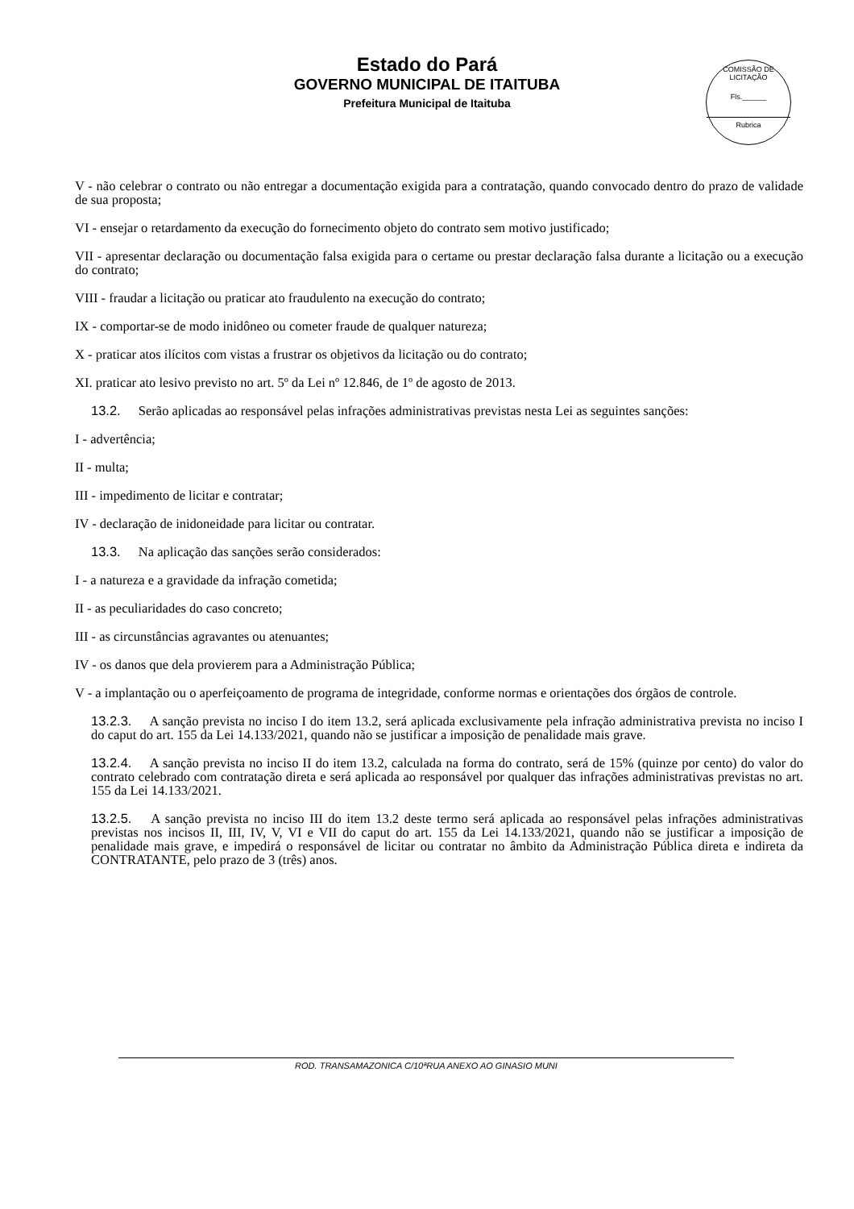Estado do Pará
GOVERNO MUNICIPAL DE ITAITUBA
Prefeitura Municipal de Itaituba
COMISSÃO DE LICITAÇÃO
Fls.______
Rubrica
V - não celebrar o contrato ou não entregar a documentação exigida para a contratação, quando convocado dentro do prazo de validade de sua proposta;
VI - ensejar o retardamento da execução do fornecimento objeto do contrato sem motivo justificado;
VII - apresentar declaração ou documentação falsa exigida para o certame ou prestar declaração falsa durante a licitação ou a execução do contrato;
VIII - fraudar a licitação ou praticar ato fraudulento na execução do contrato;
IX - comportar-se de modo inidôneo ou cometer fraude de qualquer natureza;
X - praticar atos ilícitos com vistas a frustrar os objetivos da licitação ou do contrato;
XI. praticar ato lesivo previsto no art. 5º da Lei nº 12.846, de 1º de agosto de 2013.
13.2. Serão aplicadas ao responsável pelas infrações administrativas previstas nesta Lei as seguintes sanções:
I - advertência;
II - multa;
III - impedimento de licitar e contratar;
IV - declaração de inidoneidade para licitar ou contratar.
13.3. Na aplicação das sanções serão considerados:
I - a natureza e a gravidade da infração cometida;
II - as peculiaridades do caso concreto;
III - as circunstâncias agravantes ou atenuantes;
IV - os danos que dela provierem para a Administração Pública;
V - a implantação ou o aperfeiçoamento de programa de integridade, conforme normas e orientações dos órgãos de controle.
13.2.3. A sanção prevista no inciso I do item 13.2, será aplicada exclusivamente pela infração administrativa prevista no inciso I do caput do art. 155 da Lei 14.133/2021, quando não se justificar a imposição de penalidade mais grave.
13.2.4. A sanção prevista no inciso II do item 13.2, calculada na forma do contrato, será de 15% (quinze por cento) do valor do contrato celebrado com contratação direta e será aplicada ao responsável por qualquer das infrações administrativas previstas no art. 155 da Lei 14.133/2021.
13.2.5. A sanção prevista no inciso III do item 13.2 deste termo será aplicada ao responsável pelas infrações administrativas previstas nos incisos II, III, IV, V, VI e VII do caput do art. 155 da Lei 14.133/2021, quando não se justificar a imposição de penalidade mais grave, e impedirá o responsável de licitar ou contratar no âmbito da Administração Pública direta e indireta da CONTRATANTE, pelo prazo de 3 (três) anos.
ROD. TRANSAMAZONICA C/10ªRUA ANEXO AO GINASIO MUNI